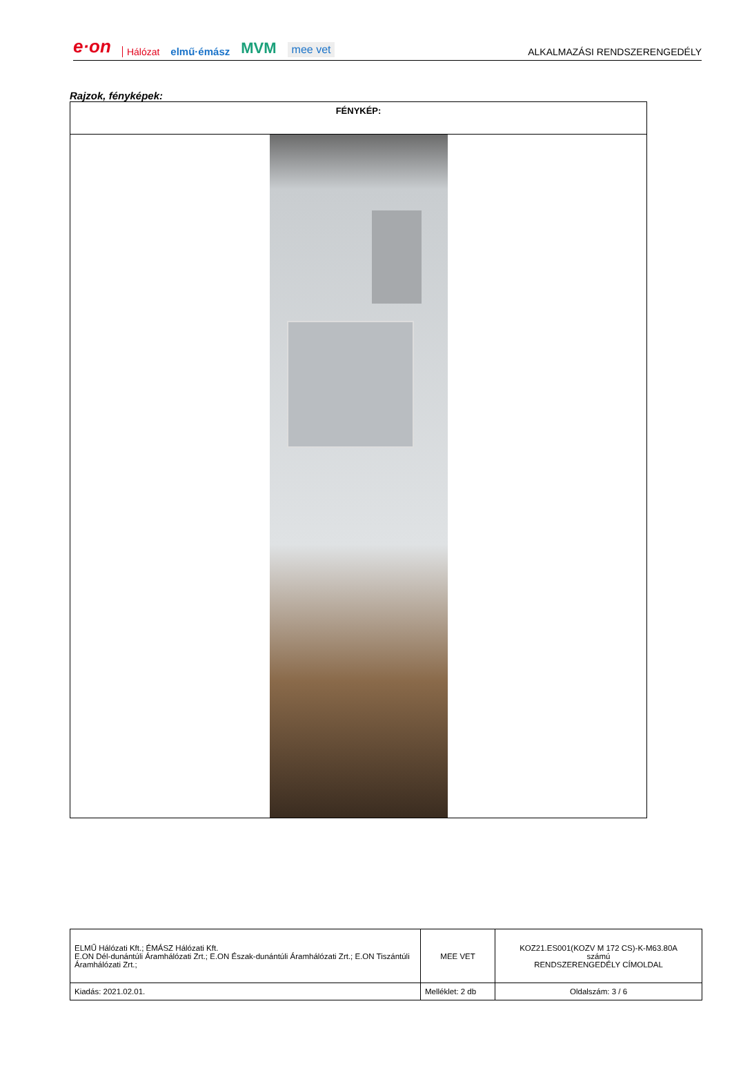e·on Hálózat elmű·émász MVM mee vet ALKALMAZÁSI RENDSZERENGEDÉLY
Rajzok, fényképek:
| FÉNYKÉP: |
| ELMŰ Hálózati Kft.; ÉMÁSZ Hálózati Kft. E.ON Dél-dunántúli Áramhálózati Zrt.; E.ON Észak-dunántúli Áramhálózati Zrt.; E.ON Tiszántúli Áramhálózati Zrt.; | MEE VET | KOZ21.ES001(KOZV M 172 CS)-K-M63.80A számú RENDSZERENGEDÉLY CÍMOLDAL |
| Kiadás: 2021.02.01. | Melléklet: 2 db | Oldalszám: 3 / 6 |